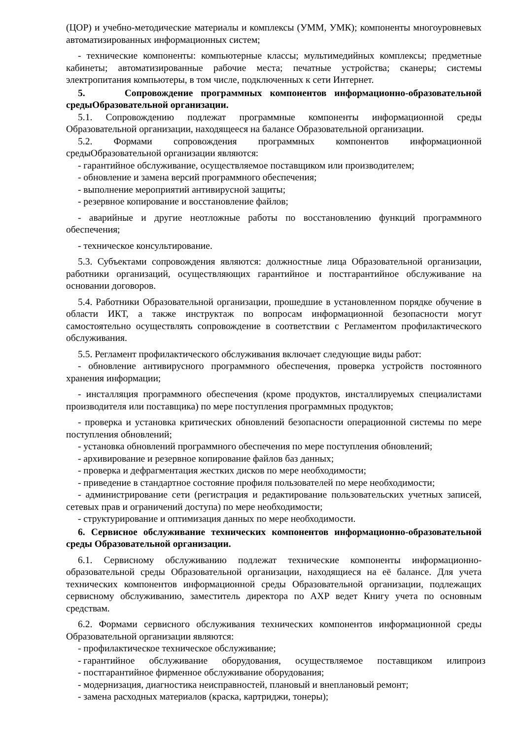(ЦОР) и учебно-методические материалы и комплексы (УММ, УМК); компоненты многоуровневых автоматизированных информационных систем;
- технические компоненты: компьютерные классы; мультимедийных комплексы; предметные кабинеты; автоматизированные рабочие места; печатные устройства; сканеры; системы электропитания компьютеры, в том числе, подключенных к сети Интернет.
5. Сопровождение программных компонентов информационно-образовательной средыОбразовательной организации.
5.1. Сопровождению подлежат программные компоненты информационной среды Образовательной организации, находящееся на балансе Образовательной организации.
5.2. Формами сопровождения программных компонентов информационной средыОбразовательной организации являются:
- гарантийное обслуживание, осуществляемое поставщиком или производителем;
- обновление и замена версий программного обеспечения;
- выполнение мероприятий антивирусной защиты;
- резервное копирование и восстановление файлов;
- аварийные и другие неотложные работы по восстановлению функций программного обеспечения;
- техническое консультирование.
5.3. Субъектами сопровождения являются: должностные лица Образовательной организации, работники организаций, осуществляющих гарантийное и постгарантийное обслуживание на основании договоров.
5.4. Работники Образовательной организации, прошедшие в установленном порядке обучение в области ИКТ, а также инструктаж по вопросам информационной безопасности могут самостоятельно осуществлять сопровождение в соответствии с Регламентом профилактического обслуживания.
5.5. Регламент профилактического обслуживания включает следующие виды работ:
- обновление антивирусного программного обеспечения, проверка устройств постоянного хранения информации;
- инсталляция программного обеспечения (кроме продуктов, инсталлируемых специалистами производителя или поставщика) по мере поступления программных продуктов;
- проверка и установка критических обновлений безопасности операционной системы по мере поступления обновлений;
- установка обновлений программного обеспечения по мере поступления обновлений;
- архивирование и резервное копирование файлов баз данных;
- проверка и дефрагментация жестких дисков по мере необходимости;
- приведение в стандартное состояние профиля пользователей по мере необходимости;
- администрирование сети (регистрация и редактирование пользовательских учетных записей, сетевых прав и ограничений доступа) по мере необходимости;
- структурирование и оптимизация данных по мере необходимости.
6. Сервисное обслуживание технических компонентов информационно-образовательной среды Образовательной организации.
6.1. Сервисному обслуживанию подлежат технические компоненты информационно-образовательной среды Образовательной организации, находящиеся на её балансе. Для учета технических компонентов информационной среды Образовательной организации, подлежащих сервисному обслуживанию, заместитель директора по АХР ведет Книгу учета по основным средствам.
6.2. Формами сервисного обслуживания технических компонентов информационной среды Образовательной организации являются:
- профилактическое техническое обслуживание;
- гарантийное обслуживание оборудования, осуществляемое поставщиком илипроиз
- постгарантийное фирменное обслуживание оборудования;
- модернизация, диагностика неисправностей, плановый и внеплановый ремонт;
- замена расходных материалов (краска, картриджи, тонеры);